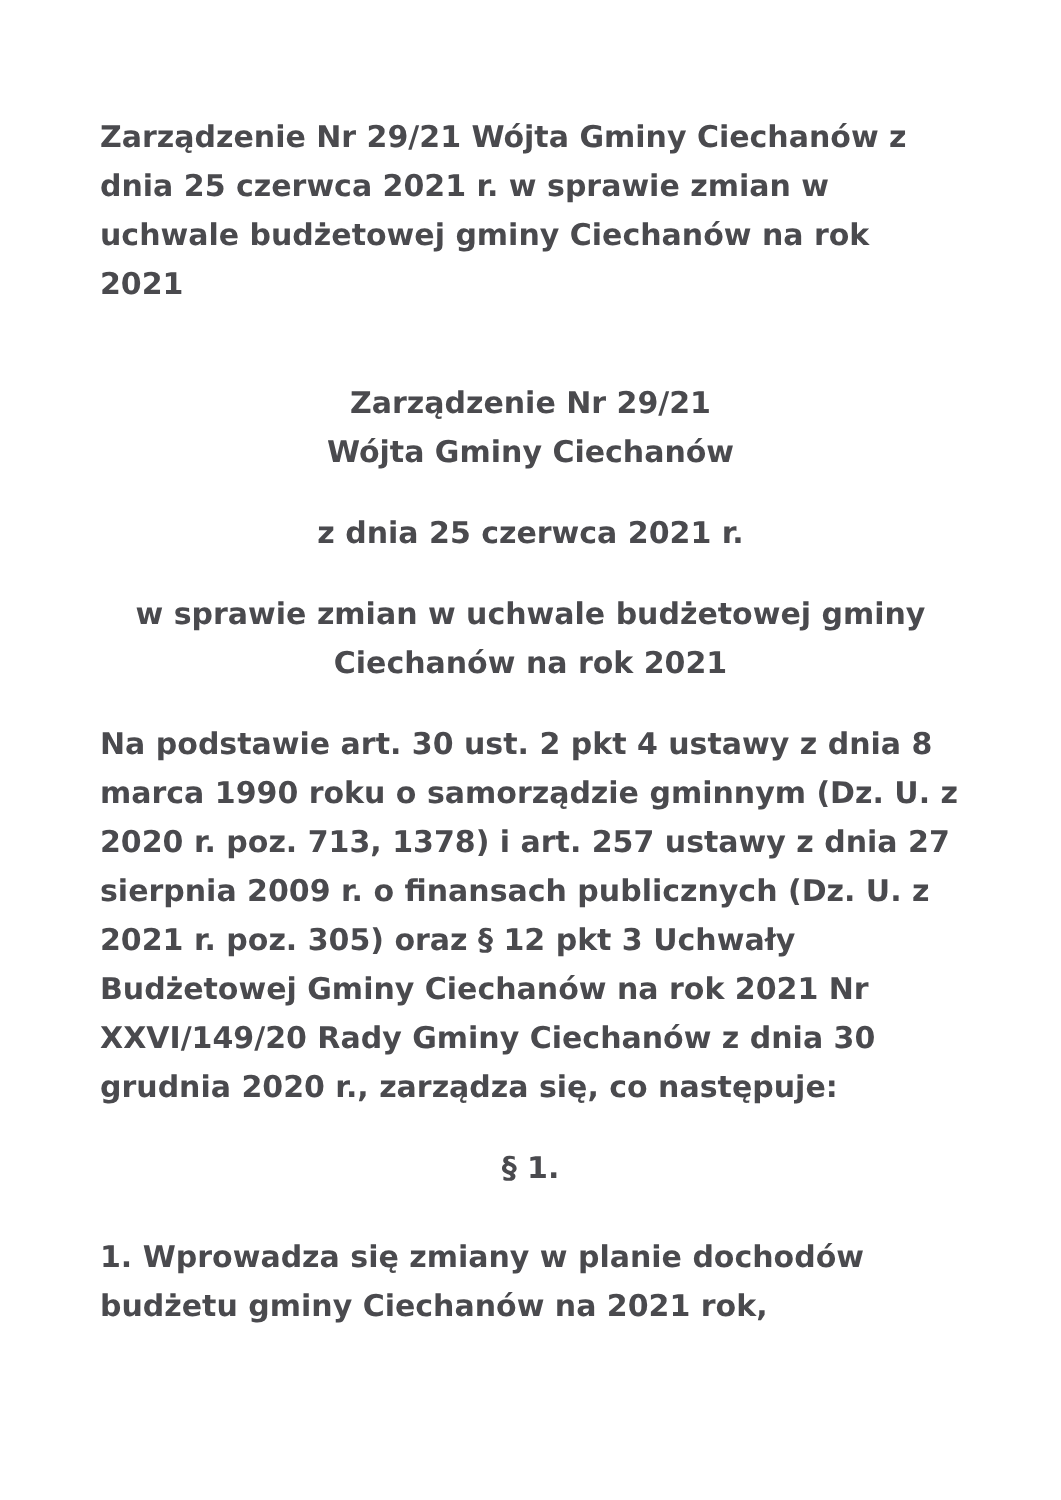Zarządzenie Nr 29/21 Wójta Gminy Ciechanów z dnia 25 czerwca 2021 r. w sprawie zmian w uchwale budżetowej gminy Ciechanów na rok 2021
Zarządzenie Nr 29/21
Wójta Gminy Ciechanów
z dnia 25 czerwca 2021 r.
w sprawie zmian w uchwale budżetowej gminy Ciechanów na rok 2021
Na podstawie art. 30 ust. 2 pkt 4 ustawy z dnia 8 marca 1990 roku o samorządzie gminnym (Dz. U. z 2020 r. poz. 713, 1378) i art. 257 ustawy z dnia 27 sierpnia 2009 r. o finansach publicznych (Dz. U. z 2021 r. poz. 305) oraz § 12 pkt 3 Uchwały Budżetowej Gminy Ciechanów na rok 2021 Nr XXVI/149/20 Rady Gminy Ciechanów z dnia 30 grudnia 2020 r., zarządza się, co następuje:
§ 1.
1. Wprowadza się zmiany w planie dochodów budżetu gminy Ciechanów na 2021 rok,